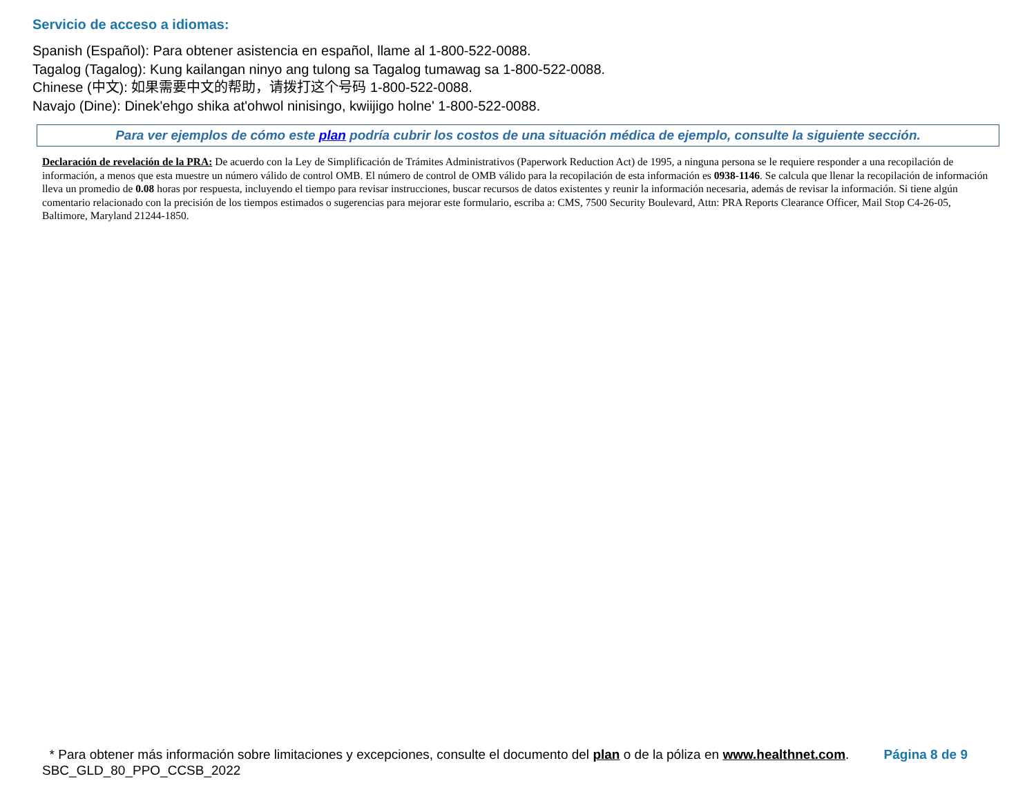Servicio de acceso a idiomas:
Spanish (Español): Para obtener asistencia en español, llame al 1-800-522-0088.
Tagalog (Tagalog): Kung kailangan ninyo ang tulong sa Tagalog tumawag sa 1-800-522-0088.
Chinese (中文): 如果需要中文的帮助，请拨打这个号码 1-800-522-0088.
Navajo (Dine): Dinek'ehgo shika at'ohwol ninisingo, kwiijigo holne' 1-800-522-0088.
Para ver ejemplos de cómo este plan podría cubrir los costos de una situación médica de ejemplo, consulte la siguiente sección.
Declaración de revelación de la PRA: De acuerdo con la Ley de Simplificación de Trámites Administrativos (Paperwork Reduction Act) de 1995, a ninguna persona se le requiere responder a una recopilación de información, a menos que esta muestre un número válido de control OMB. El número de control de OMB válido para la recopilación de esta información es 0938-1146. Se calcula que llenar la recopilación de información lleva un promedio de 0.08 horas por respuesta, incluyendo el tiempo para revisar instrucciones, buscar recursos de datos existentes y reunir la información necesaria, además de revisar la información. Si tiene algún comentario relacionado con la precisión de los tiempos estimados o sugerencias para mejorar este formulario, escriba a: CMS, 7500 Security Boulevard, Attn: PRA Reports Clearance Officer, Mail Stop C4-26-05, Baltimore, Maryland 21244-1850.
Página 8 de 9 * Para obtener más información sobre limitaciones y excepciones, consulte el documento del plan o de la póliza en www.healthnet.com.
SBC_GLD_80_PPO_CCSB_2022